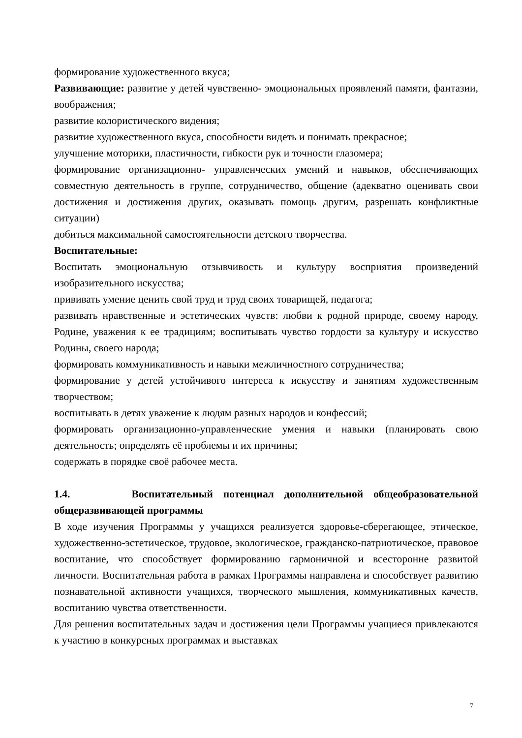формирование художественного вкуса;
Развивающие: развитие у детей чувственно- эмоциональных проявлений памяти, фантазии, воображения;
развитие колористического видения;
развитие художественного вкуса, способности видеть и понимать прекрасное;
улучшение моторики, пластичности, гибкости рук и точности глазомера;
формирование организационно- управленческих умений и навыков, обеспечивающих совместную деятельность в группе, сотрудничество, общение (адекватно оценивать свои достижения и достижения других, оказывать помощь другим, разрешать конфликтные ситуации)
добиться максимальной самостоятельности детского творчества.
Воспитательные:
Воспитать эмоциональную отзывчивость и культуру восприятия произведений изобразительного искусства;
прививать умение ценить свой труд и труд своих товарищей, педагога;
развивать нравственные и эстетических чувств: любви к родной природе, своему народу, Родине, уважения к ее традициям; воспитывать чувство гордости за культуру и искусство Родины, своего народа;
формировать коммуникативность и навыки межличностного сотрудничества;
формирование у детей устойчивого интереса к искусству и занятиям художественным творчеством;
воспитывать в детях уважение к людям разных народов и конфессий;
формировать организационно-управленческие умения и навыки (планировать свою деятельность; определять её проблемы и их причины;
содержать в порядке своё рабочее места.
1.4. Воспитательный потенциал дополнительной общеобразовательной общеразвивающей программы
В ходе изучения Программы у учащихся реализуется здоровье-сберегающее, этическое, художественно-эстетическое, трудовое, экологическое, гражданско-патриотическое, правовое воспитание, что способствует формированию гармоничной и всесторонне развитой личности. Воспитательная работа в рамках Программы направлена и способствует развитию познавательной активности учащихся, творческого мышления, коммуникативных качеств, воспитанию чувства ответственности.
Для решения воспитательных задач и достижения цели Программы учащиеся привлекаются к участию в конкурсных программах и выставках
7